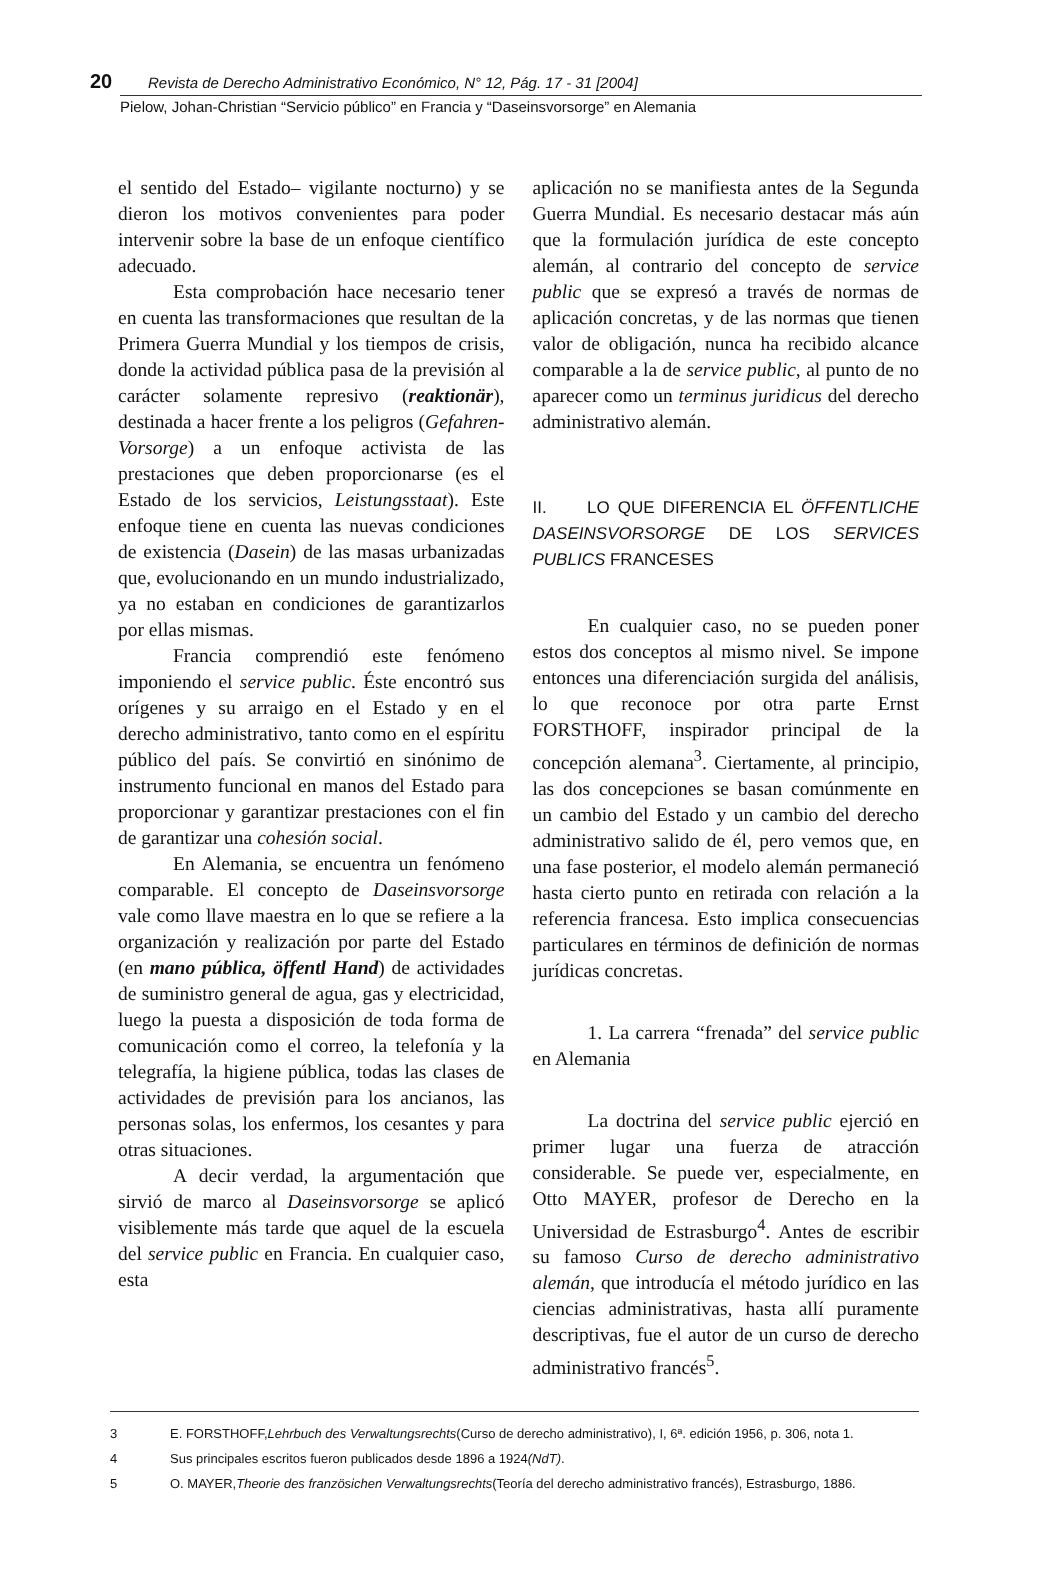20 Revista de Derecho Administrativo Económico, N° 12, Pág. 17 - 31 [2004]
Pielow, Johan-Christian “Servicio público” en Francia y “Daseinsvorsorge” en Alemania
el sentido del Estado– vigilante nocturno) y se dieron los motivos convenientes para poder intervenir sobre la base de un enfoque científico adecuado.
Esta comprobación hace necesario tener en cuenta las transformaciones que resultan de la Primera Guerra Mundial y los tiempos de crisis, donde la actividad pública pasa de la previsión al carácter solamente represivo (reaktionär), destinada a hacer frente a los peligros (Gefahren-Vorsorge) a un enfoque activista de las prestaciones que deben proporcionarse (es el Estado de los servicios, Leistungsstaat). Este enfoque tiene en cuenta las nuevas condiciones de existencia (Dasein) de las masas urbanizadas que, evolucionando en un mundo industrializado, ya no estaban en condiciones de garantizarlos por ellas mismas.
Francia comprendió este fenómeno imponiendo el service public. Éste encontró sus orígenes y su arraigo en el Estado y en el derecho administrativo, tanto como en el espíritu público del país. Se convirtió en sinónimo de instrumento funcional en manos del Estado para proporcionar y garantizar prestaciones con el fin de garantizar una cohesión social.
En Alemania, se encuentra un fenómeno comparable. El concepto de Daseinsvorsorge vale como llave maestra en lo que se refiere a la organización y realización por parte del Estado (en mano pública, öffentl Hand) de actividades de suministro general de agua, gas y electricidad, luego la puesta a disposición de toda forma de comunicación como el correo, la telefonía y la telegrafía, la higiene pública, todas las clases de actividades de previsión para los ancianos, las personas solas, los enfermos, los cesantes y para otras situaciones.
A decir verdad, la argumentación que sirvió de marco al Daseinsvorsorge se aplicó visiblemente más tarde que aquel de la escuela del service public en Francia. En cualquier caso, esta
aplicación no se manifiesta antes de la Segunda Guerra Mundial. Es necesario destacar más aún que la formulación jurídica de este concepto alemán, al contrario del concepto de service public que se expresó a través de normas de aplicación concretas, y de las normas que tienen valor de obligación, nunca ha recibido alcance comparable a la de service public, al punto de no aparecer como un terminus juridicus del derecho administrativo alemán.
II. LO QUE DIFERENCIA EL ÖFFENTLICHE DASEINSVORSORGE DE LOS SERVICES PUBLICS FRANCESES
En cualquier caso, no se pueden poner estos dos conceptos al mismo nivel. Se impone entonces una diferenciación surgida del análisis, lo que reconoce por otra parte Ernst FORSTHOFF, inspirador principal de la concepción alemana<sup>3</sup>. Ciertamente, al principio, las dos concepciones se basan comúnmente en un cambio del Estado y un cambio del derecho administrativo salido de él, pero vemos que, en una fase posterior, el modelo alemán permaneció hasta cierto punto en retirada con relación a la referencia francesa. Esto implica consecuencias particulares en términos de definición de normas jurídicas concretas.
1. La carrera “frenada” del service public en Alemania
La doctrina del service public ejerció en primer lugar una fuerza de atracción considerable. Se puede ver, especialmente, en Otto MAYER, profesor de Derecho en la Universidad de Estrasburgo<sup>4</sup>. Antes de escribir su famoso Curso de derecho administrativo alemán, que introducía el método jurídico en las ciencias administrativas, hasta allí puramente descriptivas, fue el autor de un curso de derecho administrativo francés<sup>5</sup>.
3 E. FORSTHOFF, Lehrbuch des Verwaltungsrechts (Curso de derecho administrativo), I, 6ª. edición 1956, p. 306, nota 1.
4 Sus principales escritos fueron publicados desde 1896 a 1924 (NdT).
5 O. MAYER, Theorie des französichen Verwaltungsrechts (Teoría del derecho administrativo francés), Estrasburgo, 1886.